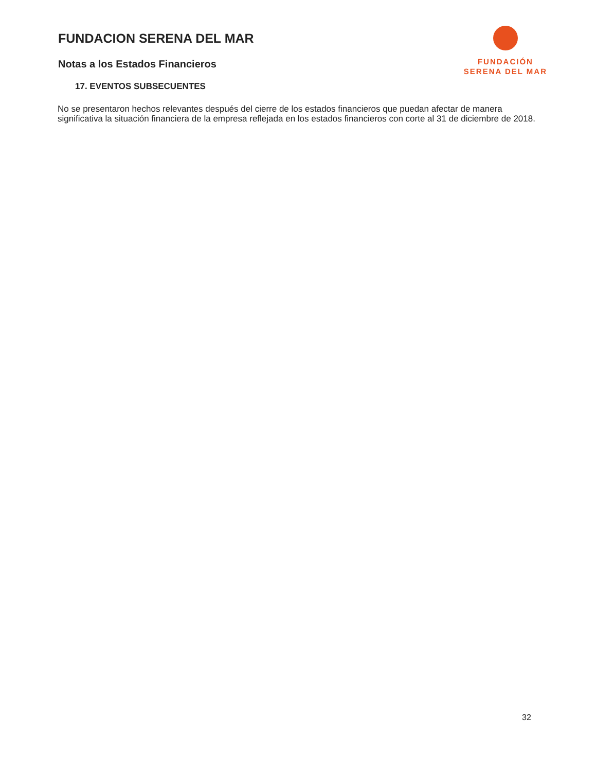FUNDACION SERENA DEL MAR
Notas a los Estados Financieros
FUNDACIÓN
SERENA DEL MAR
17. EVENTOS SUBSECUENTES
No se presentaron hechos relevantes después del cierre de los estados financieros que puedan afectar de manera significativa la situación financiera de la empresa reflejada en los estados financieros con corte al 31 de diciembre de 2018.
32